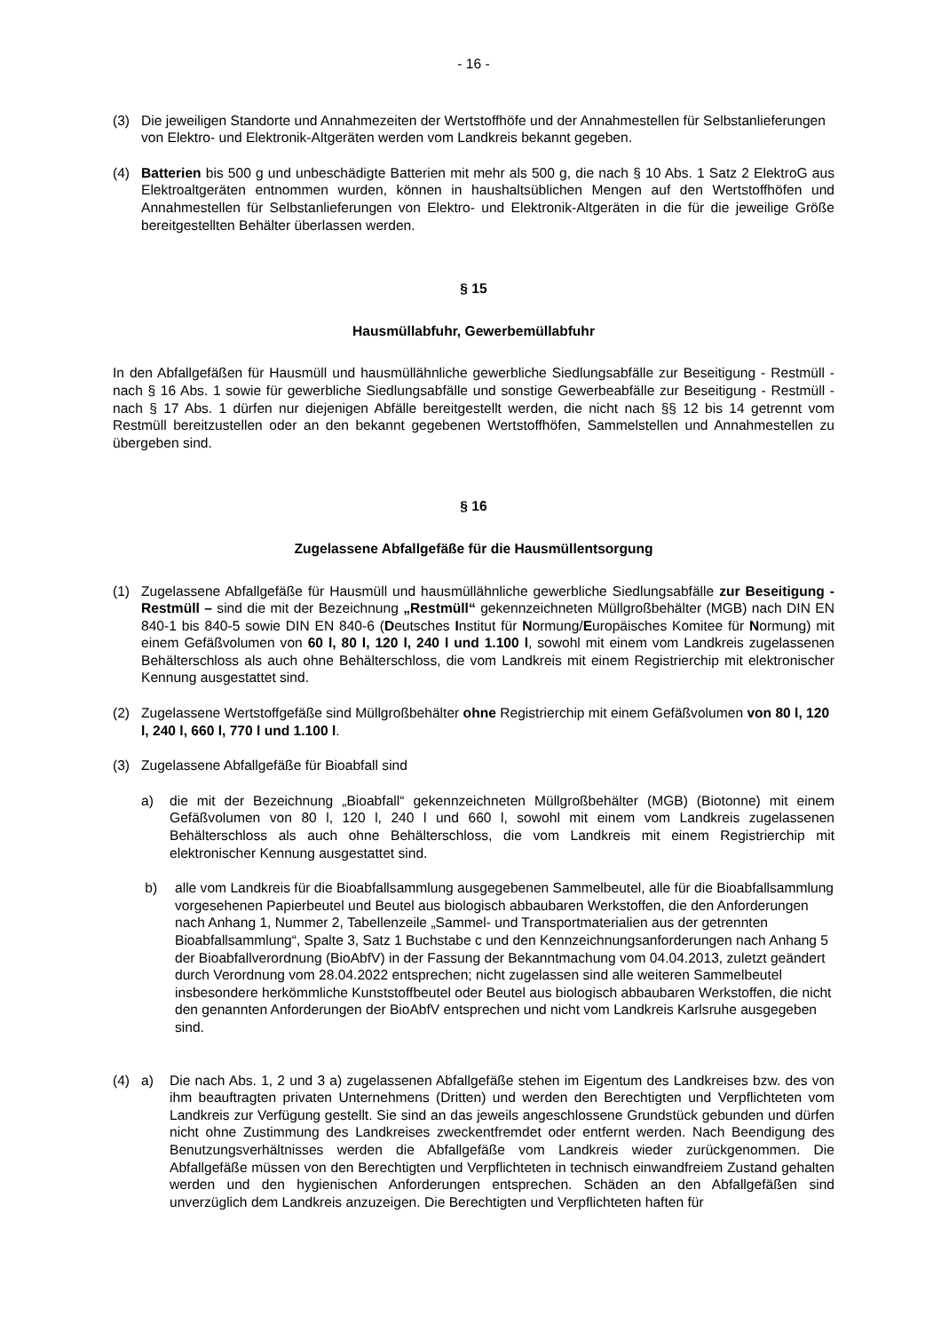- 16 -
(3) Die jeweiligen Standorte und Annahmezeiten der Wertstoffhöfe und der Annahmestellen für Selbst­anlieferungen von Elektro- und Elektronik-Altgeräten werden vom Landkreis bekannt gegeben.
(4) Batterien bis 500 g und unbeschädigte Batterien mit mehr als 500 g, die nach § 10 Abs. 1 Satz 2 ElektroG aus Elektroaltgeräten entnommen wurden, können in haushaltsüblichen Mengen auf den Wertstoffhöfen und Annahmestellen für Selbstanlieferungen von Elektro- und Elektronik-Altgeräten in die für die jeweilige Größe bereitgestellten Behälter überlassen werden.
§ 15
Hausmüllabfuhr, Gewerbemüllabfuhr
In den Abfallgefäßen für Hausmüll und hausmüllähnliche gewerbliche Siedlungsabfälle zur Beseitigung - Restmüll - nach § 16 Abs. 1 sowie für gewerbliche Siedlungsabfälle und sonstige Gewerbeabfälle zur Beseitigung - Restmüll - nach § 17 Abs. 1 dürfen nur diejenigen Abfälle bereitgestellt werden, die nicht nach §§ 12 bis 14 getrennt vom Restmüll bereitzustellen oder an den bekannt gegebenen Wertstoffhö­fen, Sammelstellen und Annahmestellen zu übergeben sind.
§ 16
Zugelassene Abfallgefäße für die Hausmüllentsorgung
(1) Zugelassene Abfallgefäße für Hausmüll und hausmüllähnliche gewerbliche Siedlungsabfälle zur Beseitigung - Restmüll – sind die mit der Bezeichnung „Restmüll“ gekennzeichneten Müllgroß­behälter (MGB) nach DIN EN 840-1 bis 840-5 sowie DIN EN 840-6 (Deutsches Institut für Nor­mung/Europäisches Komitee für Normung) mit einem Gefäßvolumen von 60 l, 80 l, 120 l, 240 l und 1.100 l, sowohl mit einem vom Landkreis zugelassenen Behälterschloss als auch ohne Behälter­schloss, die vom Landkreis mit einem Registrierchip mit elektronischer Kennung ausgestattet sind.
(2) Zugelassene Wertstoffgefäße sind Müllgroßbehälter ohne Registrierchip mit einem Gefäßvolumen von 80 l, 120 l, 240 l, 660 l, 770 l und 1.100 l.
(3) Zugelassene Abfallgefäße für Bioabfall sind
a) die mit der Bezeichnung „Bioabfall“ gekennzeichneten Müllgroßbehälter (MGB) (Biotonne) mit einem Gefäßvolumen von 80 l, 120 l, 240 l und 660 l, sowohl mit einem vom Landkreis zuge­lassenen Behälterschloss als auch ohne Behälterschloss, die vom Landkreis mit einem Re­gistrierchip mit elektronischer Kennung ausgestattet sind.
b) alle vom Landkreis für die Bioabfallsammlung ausgegebenen Sammelbeutel, alle für die Bio­abfallsammlung vorgesehenen Papierbeutel und Beutel aus biologisch abbaubaren Werkstof­fen, die den Anforderungen nach Anhang 1, Nummer 2, Tabellenzeile „Sammel- und Trans­portmaterialien aus der getrennten Bioabfallsammlung“, Spalte 3, Satz 1 Buchstabe c und den Kennzeichnungsanforderungen nach Anhang 5 der Bioabfallverordnung (BioAbfV) in der Fassung der Bekanntmachung vom 04.04.2013, zuletzt geändert durch Verordnung vom 28.04.2022 entsprechen; nicht zugelassen sind alle weiteren Sammelbeutel insbesondere herkömmliche Kunststoffbeutel oder Beutel aus biologisch abbaubaren Werkstoffen, die nicht den genannten Anforderungen der BioAbfV entsprechen und nicht vom Landkreis Karlsruhe ausgegeben sind.
(4) a) Die nach Abs. 1, 2 und 3 a) zugelassenen Abfallgefäße stehen im Eigentum des Landkreises bzw. des von ihm beauftragten privaten Unternehmens (Dritten) und werden den Berechtigten und Verpflichteten vom Landkreis zur Verfügung gestellt. Sie sind an das jeweils angeschlossene Grundstück gebunden und dürfen nicht ohne Zustimmung des Landkreises zweckentfremdet oder entfernt werden. Nach Beendigung des Benutzungsverhältnisses werden die Abfallgefäße vom Landkreis wieder zurückgenommen. Die Abfallgefäße müssen von den Berechtigten und Verpflichteten in technisch einwandfreiem Zustand gehalten werden und den hygienischen Anforderungen entsprechen. Schäden an den Abfallgefäßen sind unverzüglich dem Landkreis anzuzeigen. Die Berechtigten und Verpflichteten haften für